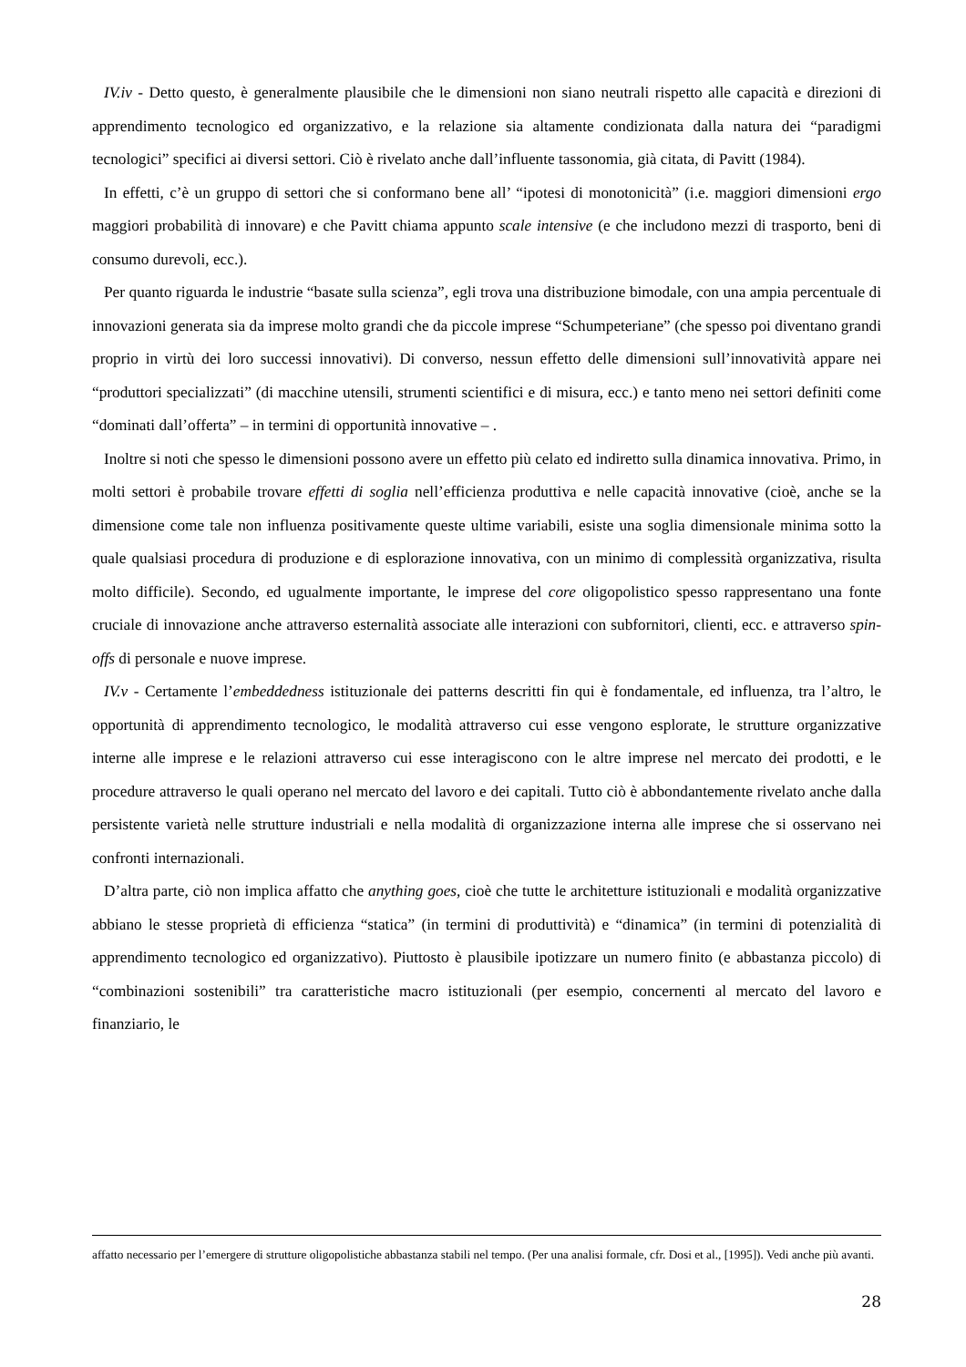IV.iv - Detto questo, è generalmente plausibile che le dimensioni non siano neutrali rispetto alle capacità e direzioni di apprendimento tecnologico ed organizzativo, e la relazione sia altamente condizionata dalla natura dei “paradigmi tecnologici” specifici ai diversi settori. Ciò è rivelato anche dall’influente tassonomia, già citata, di Pavitt (1984).
In effetti, c’è un gruppo di settori che si conformano bene all’ “ipotesi di monotonicità” (i.e. maggiori dimensioni ergo maggiori probabilità di innovare) e che Pavitt chiama appunto scale intensive (e che includono mezzi di trasporto, beni di consumo durevoli, ecc.).
Per quanto riguarda le industrie “basate sulla scienza”, egli trova una distribuzione bimodale, con una ampia percentuale di innovazioni generata sia da imprese molto grandi che da piccole imprese “Schumpeteriane” (che spesso poi diventano grandi proprio in virtù dei loro successi innovativi). Di converso, nessun effetto delle dimensioni sull’innovatività appare nei “produttori specializzati” (di macchine utensili, strumenti scientifici e di misura, ecc.) e tanto meno nei settori definiti come “dominati dall’offerta” – in termini di opportunità innovative – .
Inoltre si noti che spesso le dimensioni possono avere un effetto più celato ed indiretto sulla dinamica innovativa. Primo, in molti settori è probabile trovare effetti di soglia nell’efficienza produttiva e nelle capacità innovative (cioè, anche se la dimensione come tale non influenza positivamente queste ultime variabili, esiste una soglia dimensionale minima sotto la quale qualsiasi procedura di produzione e di esplorazione innovativa, con un minimo di complessità organizzativa, risulta molto difficile). Secondo, ed ugualmente importante, le imprese del core oligopolistico spesso rappresentano una fonte cruciale di innovazione anche attraverso esternalità associate alle interazioni con subfornitori, clienti, ecc. e attraverso spin-offs di personale e nuove imprese.
IV.v - Certamente l’embeddedness istituzionale dei patterns descritti fin qui è fondamentale, ed influenza, tra l’altro, le opportunità di apprendimento tecnologico, le modalità attraverso cui esse vengono esplorate, le strutture organizzative interne alle imprese e le relazioni attraverso cui esse interagiscono con le altre imprese nel mercato dei prodotti, e le procedure attraverso le quali operano nel mercato del lavoro e dei capitali. Tutto ciò è abbondantemente rivelato anche dalla persistente varietà nelle strutture industriali e nella modalità di organizzazione interna alle imprese che si osservano nei confronti internazionali.
D’altra parte, ciò non implica affatto che anything goes, cioè che tutte le architetture istituzionali e modalità organizzative abbiano le stesse proprietà di efficienza “statica” (in termini di produttività) e “dinamica” (in termini di potenzialità di apprendimento tecnologico ed organizzativo). Piuttosto è plausibile ipotizzare un numero finito (e abbastanza piccolo) di “combinazioni sostenibili” tra caratteristiche macro istituzionali (per esempio, concernenti al mercato del lavoro e finanziario, le
affatto necessario per l’emergere di strutture oligopolistiche abbastanza stabili nel tempo. (Per una analisi formale, cfr. Dosi et al., [1995]). Vedi anche più avanti.
28